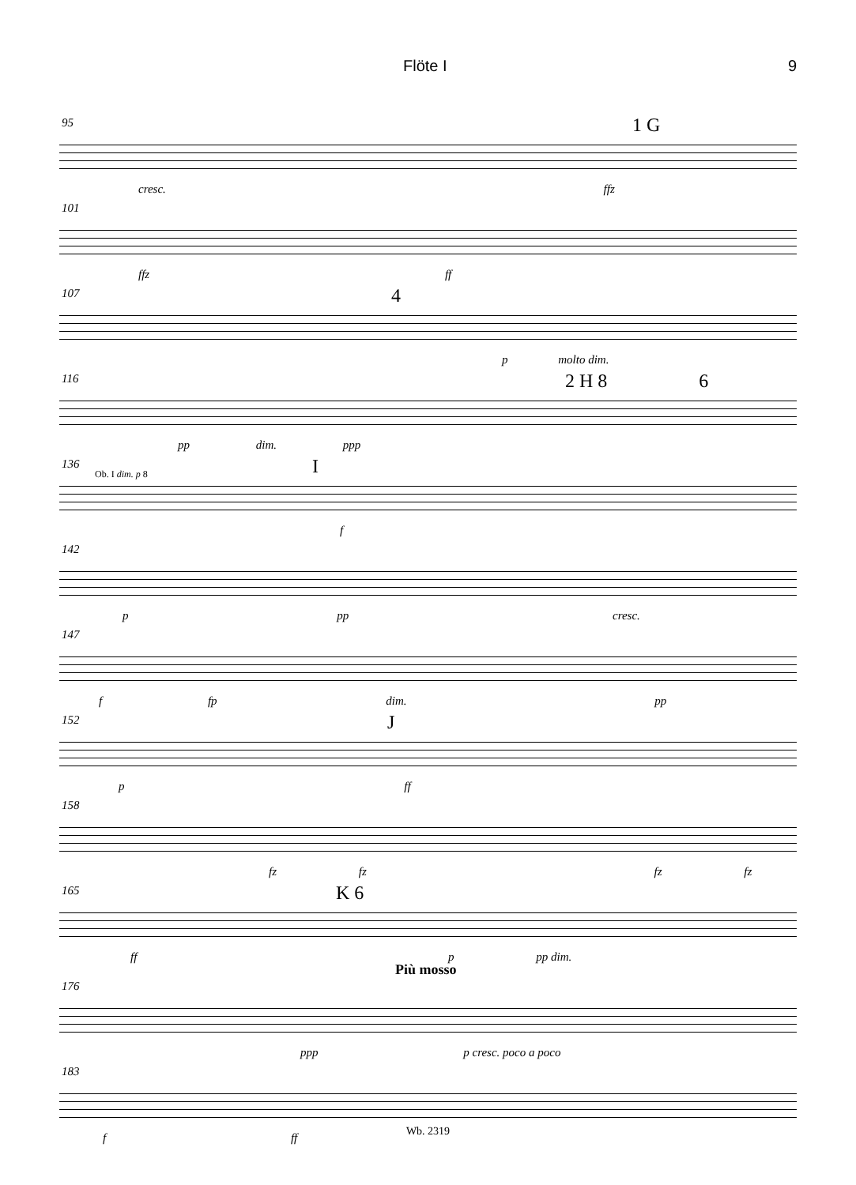Flöte I 9
95 1 G
cresc. ffz
101
ffz ff
107 4
p molto dim.
116 2 H 8 6
pp dim. ppp
136 I Ob. I dim. p 8
f
142
p pp cresc.
147
f fp dim. pp
152 J
p ff
158
fz fz fz fz
165 K 6
ff p pp dim.
Più mosso
176
ppp p cresc. poco a poco
183
f ff
Wb. 2319